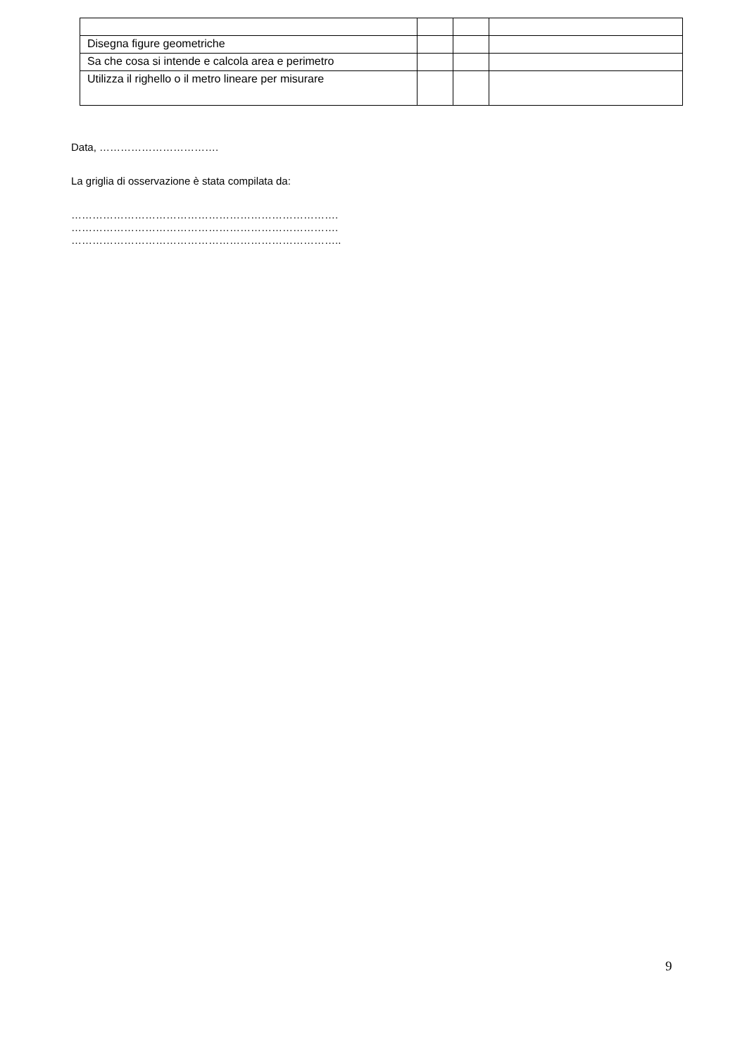| Disegna figure geometriche | | | |
| Sa che cosa si intende e calcola area e perimetro | | | |
| Utilizza il righello o il metro lineare per misurare | | | |
Data, …………………………….
La griglia di osservazione è stata compilata da:
………………………………………………………………….
………………………………………………………………….
…………………………………………………………………..
9